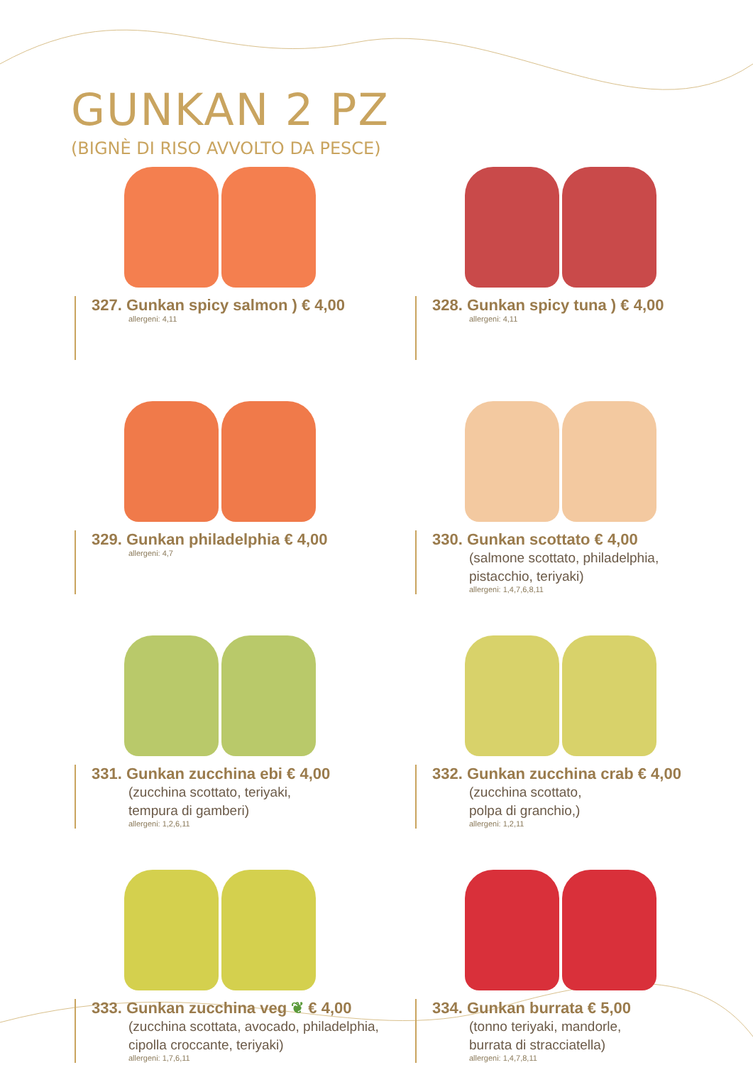GUNKAN 2 PZ
(BIGNÈ DI RISO AVVOLTO DA PESCE)
327. Gunkan spicy salmon ) € 4,00
allergeni: 4,11
328. Gunkan spicy tuna ) € 4,00
allergeni: 4,11
329. Gunkan philadelphia € 4,00
allergeni: 4,7
330. Gunkan scottato € 4,00
(salmone scottato, philadelphia,
pistacchio, teriyaki)
allergeni: 1,4,7,6,8,11
331. Gunkan zucchina ebi € 4,00
(zucchina scottato, teriyaki,
tempura di gamberi)
allergeni: 1,2,6,11
332. Gunkan zucchina crab € 4,00
(zucchina scottato,
polpa di granchio,)
allergeni: 1,2,11
333. Gunkan zucchina veg ❦ € 4,00
(zucchina scottata, avocado, philadelphia,
cipolla croccante, teriyaki)
allergeni: 1,7,6,11
334. Gunkan burrata € 5,00
(tonno teriyaki, mandorle,
burrata di stracciatella)
allergeni: 1,4,7,8,11